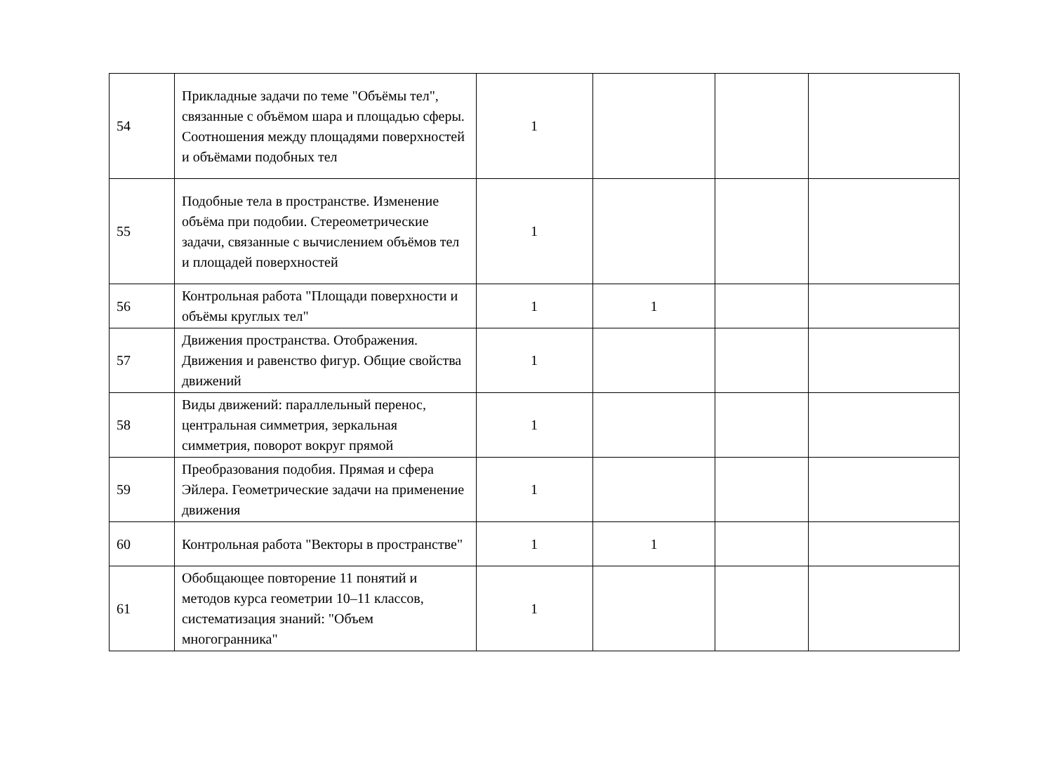| 54 | Прикладные задачи по теме "Объёмы тел", связанные с объёмом шара и площадью сферы. Соотношения между площадями поверхностей и объёмами подобных тел | 1 | | | |
| 55 | Подобные тела в пространстве. Изменение объёма при подобии. Стереометрические задачи, связанные с вычислением объёмов тел и площадей поверхностей | 1 | | | |
| 56 | Контрольная работа "Площади поверхности и объёмы круглых тел" | 1 | 1 | | |
| 57 | Движения пространства. Отображения. Движения и равенство фигур. Общие свойства движений | 1 | | | |
| 58 | Виды движений: параллельный перенос, центральная симметрия, зеркальная симметрия, поворот вокруг прямой | 1 | | | |
| 59 | Преобразования подобия. Прямая и сфера Эйлера. Геометрические задачи на применение движения | 1 | | | |
| 60 | Контрольная работа "Векторы в пространстве" | 1 | 1 | | |
| 61 | Обобщающее повторение 11 понятий и методов курса геометрии 10–11 классов, систематизация знаний: "Объем многогранника" | 1 | | | |